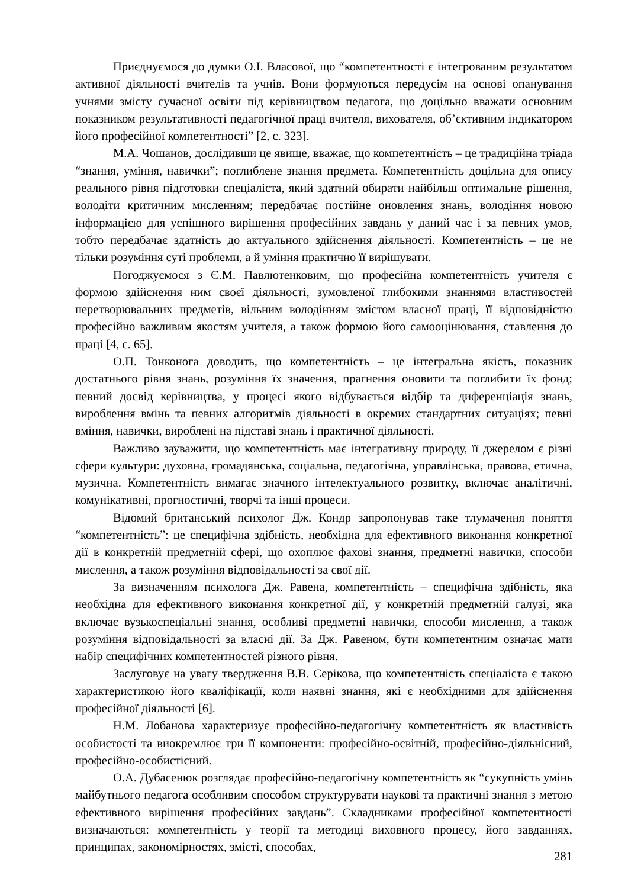Приєднуємося до думки О.І. Власової, що “компетентності є інтегрованим результатом активної діяльності вчителів та учнів. Вони формуються передусім на основі опанування учнями змісту сучасної освіти під керівництвом педагога, що доцільно вважати основним показником результативності педагогічної праці вчителя, вихователя, об’єктивним індикатором його професійної компетентності” [2, с. 323].
М.А. Чошанов, дослідивши це явище, вважає, що компетентність – це традиційна тріада “знання, уміння, навички”; поглиблене знання предмета. Компетентність доцільна для опису реального рівня підготовки спеціаліста, який здатний обирати найбільш оптимальне рішення, володіти критичним мисленням; передбачає постійне оновлення знань, володіння новою інформацією для успішного вирішення професійних завдань у даний час і за певних умов, тобто передбачає здатність до актуального здійснення діяльності. Компетентність – це не тільки розуміння суті проблеми, а й уміння практично її вирішувати.
Погоджуємося з Є.М. Павлютенковим, що професійна компетентність учителя є формою здійснення ним своєї діяльності, зумовленої глибокими знаннями властивостей перетворювальних предметів, вільним володінням змістом власної праці, її відповідністю професійно важливим якостям учителя, а також формою його самооцінювання, ставлення до праці [4, с. 65].
О.П. Тонконога доводить, що компетентність – це інтегральна якість, показник достатнього рівня знань, розуміння їх значення, прагнення оновити та поглибити їх фонд; певний досвід керівництва, у процесі якого відбувається відбір та диференціація знань, вироблення вмінь та певних алгоритмів діяльності в окремих стандартних ситуаціях; певні вміння, навички, вироблені на підставі знань і практичної діяльності.
Важливо зауважити, що компетентність має інтегративну природу, її джерелом є різні сфери культури: духовна, громадянська, соціальна, педагогічна, управлінська, правова, етична, музична. Компетентність вимагає значного інтелектуального розвитку, включає аналітичні, комунікативні, прогностичні, творчі та інші процеси.
Відомий британський психолог Дж. Кондр запропонував таке тлумачення поняття “компетентність”: це специфічна здібність, необхідна для ефективного виконання конкретної дії в конкретній предметній сфері, що охоплює фахові знання, предметні навички, способи мислення, а також розуміння відповідальності за свої дії.
За визначенням психолога Дж. Равена, компетентність – специфічна здібність, яка необхідна для ефективного виконання конкретної дії, у конкретній предметній галузі, яка включає вузькоспеціальні знання, особливі предметні навички, способи мислення, а також розуміння відповідальності за власні дії. За Дж. Равеном, бути компетентним означає мати набір специфічних компетентностей різного рівня.
Заслуговує на увагу твердження В.В. Серікова, що компетентність спеціаліста є такою характеристикою його кваліфікації, коли наявні знання, які є необхідними для здійснення професійної діяльності [6].
Н.М. Лобанова характеризує професійно-педагогічну компетентність як властивість особистості та виокремлює три її компоненти: професійно-освітній, професійно-діяльнісний, професійно-особистісний.
О.А. Дубасенюк розглядає професійно-педагогічну компетентність як “сукупність умінь майбутнього педагога особливим способом структурувати наукові та практичні знання з метою ефективного вирішення професійних завдань”. Складниками професійної компетентності визначаються: компетентність у теорії та методиці виховного процесу, його завданнях, принципах, закономірностях, змісті, способах,
281